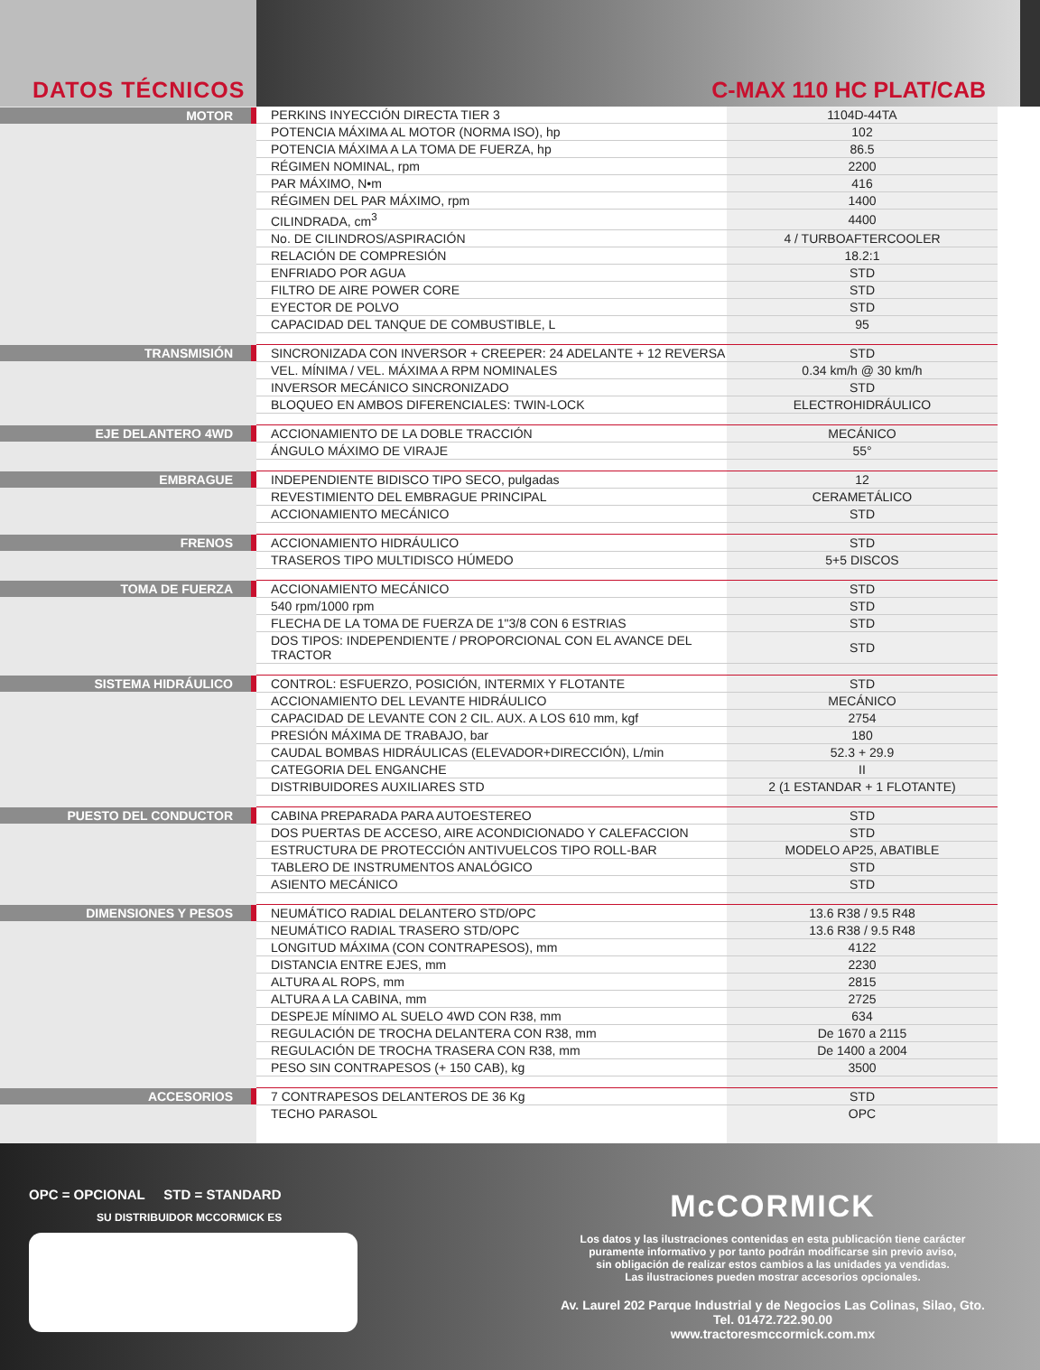DATOS TÉCNICOS
C-MAX 110 HC PLAT/CAB
| MOTOR | PERKINS INYECCIÓN DIRECTA TIER 3 | 1104D-44TA |
| | POTENCIA MÁXIMA AL MOTOR (NORMA ISO), hp | 102 |
| | POTENCIA MÁXIMA A LA TOMA DE FUERZA, hp | 86.5 |
| | RÉGIMEN NOMINAL, rpm | 2200 |
| | PAR MÁXIMO, N•m | 416 |
| | RÉGIMEN DEL PAR MÁXIMO, rpm | 1400 |
| | CILINDRADA, cm<sup>3</sup> | 4400 |
| | No. DE CILINDROS/ASPIRACIÓN | 4 / TURBOAFTERCOOLER |
| | RELACIÓN DE COMPRESIÓN | 18.2:1 |
| | ENFRIADO POR AGUA | STD |
| | FILTRO DE AIRE POWER CORE | STD |
| | EYECTOR DE POLVO | STD |
| | CAPACIDAD DEL TANQUE DE COMBUSTIBLE, L | 95 |
| TRANSMISIÓN | SINCRONIZADA CON INVERSOR + CREEPER: 24 ADELANTE + 12 REVERSA | STD |
| | VEL. MÍNIMA / VEL. MÁXIMA A RPM NOMINALES | 0.34 km/h @ 30 km/h |
| | INVERSOR MECÁNICO SINCRONIZADO | STD |
| | BLOQUEO EN AMBOS DIFERENCIALES: TWIN-LOCK | ELECTROHIDRÁULICO |
| EJE DELANTERO 4WD | ACCIONAMIENTO DE LA DOBLE TRACCIÓN | MECÁNICO |
| | ÁNGULO MÁXIMO DE VIRAJE | 55° |
| EMBRAGUE | INDEPENDIENTE BIDISCO TIPO SECO, pulgadas | 12 |
| | REVESTIMIENTO DEL EMBRAGUE PRINCIPAL | CERAMETÁLICO |
| | ACCIONAMIENTO MECÁNICO | STD |
| FRENOS | ACCIONAMIENTO HIDRÁULICO | STD |
| | TRASEROS TIPO MULTIDISCO HÚMEDO | 5+5 DISCOS |
| TOMA DE FUERZA | ACCIONAMIENTO MECÁNICO | STD |
| | 540 rpm/1000 rpm | STD |
| | FLECHA DE LA TOMA DE FUERZA DE 1"3/8 CON 6 ESTRIAS | STD |
| | DOS TIPOS: INDEPENDIENTE / PROPORCIONAL CON EL AVANCE DEL TRACTOR | STD |
| SISTEMA HIDRÁULICO | CONTROL: ESFUERZO, POSICIÓN, INTERMIX Y FLOTANTE | STD |
| | ACCIONAMIENTO DEL LEVANTE HIDRÁULICO | MECÁNICO |
| | CAPACIDAD DE LEVANTE CON 2 CIL. AUX. A LOS 610 mm, kgf | 2754 |
| | PRESIÓN MÁXIMA DE TRABAJO, bar | 180 |
| | CAUDAL BOMBAS HIDRÁULICAS (ELEVADOR+DIRECCIÓN), L/min | 52.3 + 29.9 |
| | CATEGORIA DEL ENGANCHE | II |
| | DISTRIBUIDORES AUXILIARES STD | 2 (1 ESTANDAR + 1 FLOTANTE) |
| PUESTO DEL CONDUCTOR | CABINA PREPARADA PARA AUTOESTEREO | STD |
| | DOS PUERTAS DE ACCESO, AIRE ACONDICIONADO Y CALEFACCION | STD |
| | ESTRUCTURA DE PROTECCIÓN ANTIVUELCOS TIPO ROLL-BAR | MODELO AP25, ABATIBLE |
| | TABLERO DE INSTRUMENTOS ANALÓGICO | STD |
| | ASIENTO MECÁNICO | STD |
| DIMENSIONES Y PESOS | NEUMÁTICO RADIAL DELANTERO STD/OPC | 13.6 R38 / 9.5 R48 |
| | NEUMÁTICO RADIAL TRASERO STD/OPC | 13.6 R38 / 9.5 R48 |
| | LONGITUD MÁXIMA (CON CONTRAPESOS), mm | 4122 |
| | DISTANCIA ENTRE EJES, mm | 2230 |
| | ALTURA AL ROPS, mm | 2815 |
| | ALTURA A LA CABINA, mm | 2725 |
| | DESPEJE MÍNIMO AL SUELO 4WD CON R38, mm | 634 |
| | REGULACIÓN DE TROCHA DELANTERA CON R38, mm | De 1670 a 2115 |
| | REGULACIÓN DE TROCHA TRASERA CON R38, mm | De 1400 a 2004 |
| | PESO SIN CONTRAPESOS (+ 150 CAB), kg | 3500 |
| ACCESORIOS | 7 CONTRAPESOS DELANTEROS DE 36 Kg | STD |
| | TECHO PARASOL | OPC |
OPC = OPCIONAL STD = STANDARD
SU DISTRIBUIDOR MCCORMICK ES
McCORMICK
Los datos y las ilustraciones contenidas en esta publicación tiene carácter
puramente informativo y por tanto podrán modificarse sin previo aviso,
sin obligación de realizar estos cambios a las unidades ya vendidas.
Las ilustraciones pueden mostrar accesorios opcionales.
Av. Laurel 202 Parque Industrial y de Negocios Las Colinas, Silao, Gto.
Tel. 01472.722.90.00
www.tractoresmccormick.com.mx